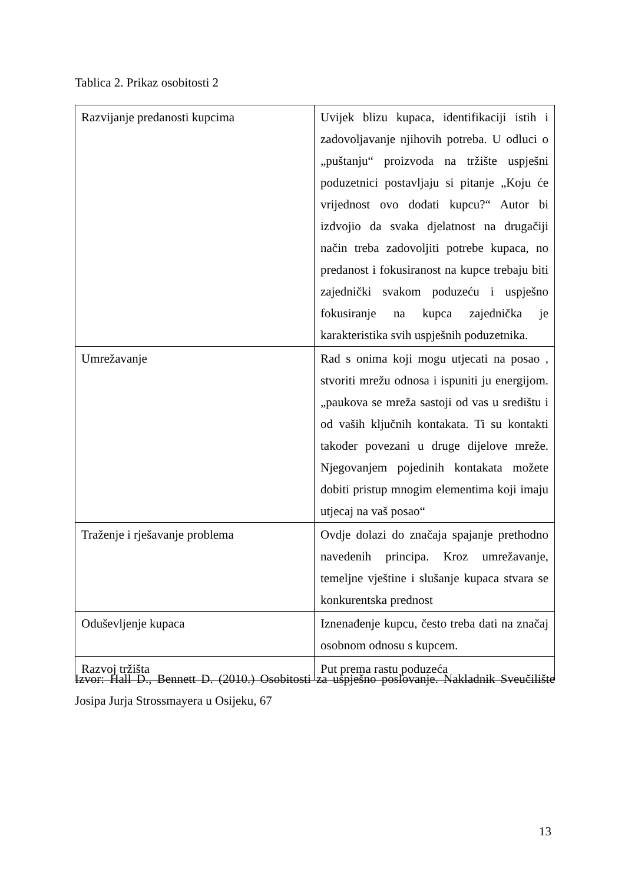Tablica 2. Prikaz osobitosti 2
| Razvijanje predanosti kupcima | Uvijek blizu kupaca, identifikaciji istih i zadovoljavanje njihovih potreba. U odluci o „puštanju“ proizvoda na tržište uspješni poduzetnici postavljaju si pitanje „Koju će vrijednost ovo dodati kupcu?“ Autor bi izdvojio da svaka djelatnost na drugačiji način treba zadovoljiti potrebe kupaca, no predanost i fokusiranost na kupce trebaju biti zajednički svakom poduzeću i uspješno fokusiranje na kupca zajednička je karakteristika svih uspješnih poduzetnika. |
| Umrežavanje | Rad s onima koji mogu utjecati na posao , stvoriti mrežu odnosa i ispuniti ju energijom. „paukova se mreža sastoji od vas u središtu i od vaših ključnih kontakata. Ti su kontakti također povezani u druge dijelove mreže. Njegovanjem pojedinih kontakata možete dobiti pristup mnogim elementima koji imaju utjecaj na vaš posao“ |
| Traženje i rješavanje problema | Ovdje dolazi do značaja spajanje prethodno navedenih principa. Kroz umrežavanje, temeljne vještine i slušanje kupaca stvara se konkurentska prednost |
| Oduševljenje kupaca | Iznenađenje kupcu, često treba dati na značaj osobnom odnosu s kupcem. |
| Razvoj tržišta | Put prema rastu poduzeća |
Izvor: Hall D., Bennett D. (2010.) Osobitosti za uspješno poslovanje. Nakladnik Sveučilište Josipa Jurja Strossmayera u Osijeku, 67
13